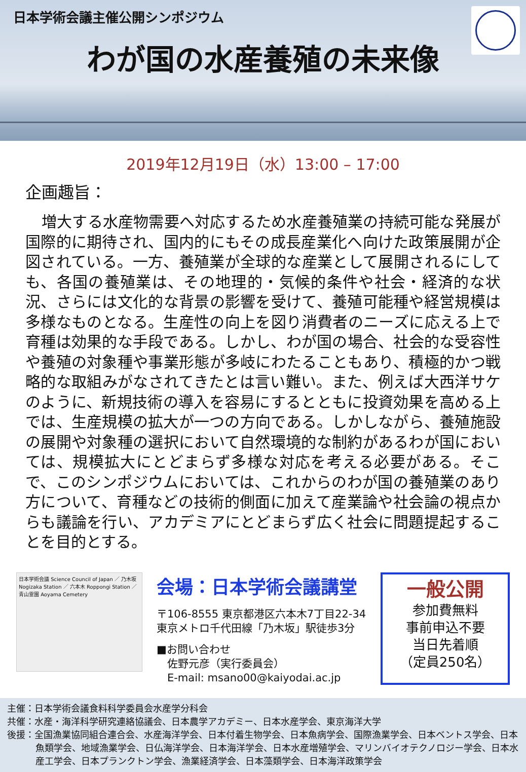日本学術会議主催公開シンポジウム
わが国の水産養殖の未来像
2019年12月19日（水）13:00 – 17:00
企画趣旨：
増大する水産物需要へ対応するため水産養殖業の持続可能な発展が国際的に期待され、国内的にもその成長産業化へ向けた政策展開が企図されている。一方、養殖業が全球的な産業として展開されるにしても、各国の養殖業は、その地理的・気候的条件や社会・経済的な状況、さらには文化的な背景の影響を受けて、養殖可能種や経営規模は多様なものとなる。生産性の向上を図り消費者のニーズに応える上で育種は効果的な手段である。しかし、わが国の場合、社会的な受容性や養殖の対象種や事業形態が多岐にわたることもあり、積極的かつ戦略的な取組みがなされてきたとは言い難い。また、例えば大西洋サケのように、新規技術の導入を容易にするとともに投資効果を高める上では、生産規模の拡大が一つの方向である。しかしながら、養殖施設の展開や対象種の選択において自然環境的な制約があるわが国においては、規模拡大にとどまらず多様な対応を考える必要がある。そこで、このシンポジウムにおいては、これからのわが国の養殖業のあり方について、育種などの技術的側面に加えて産業論や社会論の視点からも議論を行い、アカデミアにとどまらず広く社会に問題提起することを目的とする。
日本学術会議 Science Council of Japan ／ 乃木坂 Nogizaka Station ／ 六本木 Roppongi Station ／ 青山霊園 Aoyama Cemetery
会場：日本学術会議講堂
〒106-8555 東京都港区六本木7丁目22-34
東京メトロ千代田線「乃木坂」駅徒歩3分
■お問い合わせ
　佐野元彦（実行委員会）
　E-mail: msano00@kaiyodai.ac.jp
一般公開
参加費無料
事前申込不要
当日先着順
（定員250名）
主催：日本学術会議食料科学委員会水産学分科会
共催：水産・海洋科学研究連絡協議会、日本農学アカデミー、日本水産学会、東京海洋大学
後援：全国漁業協同組合連合会、水産海洋学会、日本付着生物学会、日本魚病学会、国際漁業学会、日本ベントス学会、日本魚類学会、地域漁業学会、日仏海洋学会、日本海洋学会、日本水産増殖学会、マリンバイオテクノロジー学会、日本水産工学会、日本プランクトン学会、漁業経済学会、日本藻類学会、日本海洋政策学会